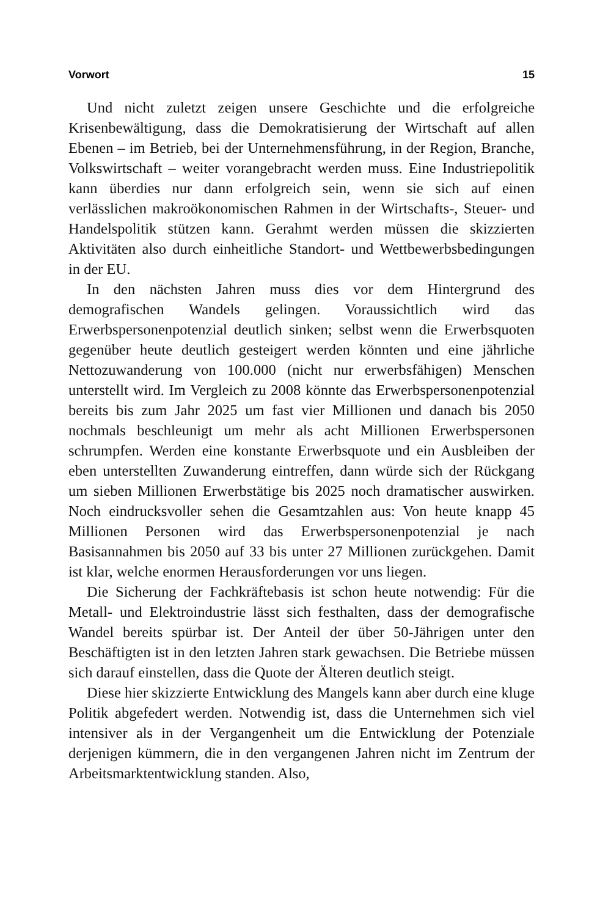Vorwort 15
Und nicht zuletzt zeigen unsere Geschichte und die erfolgreiche Krisenbewältigung, dass die Demokratisierung der Wirtschaft auf allen Ebenen – im Betrieb, bei der Unternehmensführung, in der Region, Branche, Volkswirtschaft – weiter vorangebracht werden muss. Eine Industriepolitik kann überdies nur dann erfolgreich sein, wenn sie sich auf einen verlässlichen makroökonomischen Rahmen in der Wirtschafts-, Steuer- und Handelspolitik stützen kann. Gerahmt werden müssen die skizzierten Aktivitäten also durch einheitliche Standort- und Wettbewerbsbedingungen in der EU.
In den nächsten Jahren muss dies vor dem Hintergrund des demografischen Wandels gelingen. Voraussichtlich wird das Erwerbspersonenpotenzial deutlich sinken; selbst wenn die Erwerbsquoten gegenüber heute deutlich gesteigert werden könnten und eine jährliche Nettozuwanderung von 100.000 (nicht nur erwerbsfähigen) Menschen unterstellt wird. Im Vergleich zu 2008 könnte das Erwerbspersonenpotenzial bereits bis zum Jahr 2025 um fast vier Millionen und danach bis 2050 nochmals beschleunigt um mehr als acht Millionen Erwerbspersonen schrumpfen. Werden eine konstante Erwerbsquote und ein Ausbleiben der eben unterstellten Zuwanderung eintreffen, dann würde sich der Rückgang um sieben Millionen Erwerbstätige bis 2025 noch dramatischer auswirken. Noch eindrucksvoller sehen die Gesamtzahlen aus: Von heute knapp 45 Millionen Personen wird das Erwerbspersonenpotenzial je nach Basisannahmen bis 2050 auf 33 bis unter 27 Millionen zurückgehen. Damit ist klar, welche enormen Herausforderungen vor uns liegen.
Die Sicherung der Fachkräftebasis ist schon heute notwendig: Für die Metall- und Elektroindustrie lässt sich festhalten, dass der demografische Wandel bereits spürbar ist. Der Anteil der über 50-Jährigen unter den Beschäftigten ist in den letzten Jahren stark gewachsen. Die Betriebe müssen sich darauf einstellen, dass die Quote der Älteren deutlich steigt.
Diese hier skizzierte Entwicklung des Mangels kann aber durch eine kluge Politik abgefedert werden. Notwendig ist, dass die Unternehmen sich viel intensiver als in der Vergangenheit um die Entwicklung der Potenziale derjenigen kümmern, die in den vergangenen Jahren nicht im Zentrum der Arbeitsmarktentwicklung standen. Also,